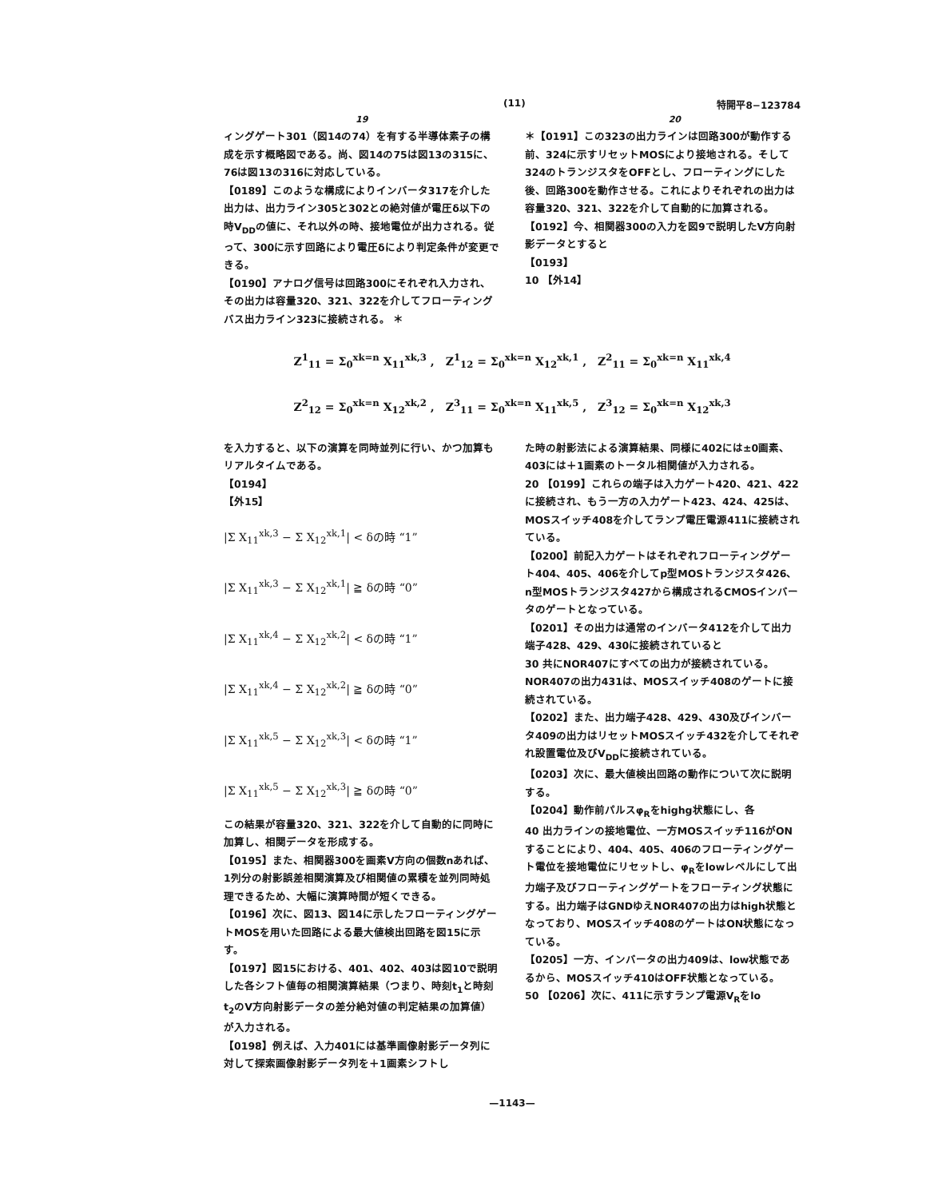(11) 特開平8−123784
19 20
ィングゲート301（図14の74）を有する半導体素子の構成を示す概略図である。尚、図14の75は図13の315に、76は図13の316に対応している。
【0189】このような構成によりインバータ317を介した出力は、出力ライン305と302との絶対値が電圧δ以下の時V<sub>DD</sub>の値に、それ以外の時、接地電位が出力される。従って、300に示す回路により電圧δにより判定条件が変更できる。
【0190】アナログ信号は回路300にそれぞれ入力され、その出力は容量320、321、322を介してフローティングバス出力ライン323に接続される。 ＊
＊【0191】この323の出力ラインは回路300が動作する前、324に示すリセットMOSにより接地される。そして324のトランジスタをOFFとし、フローティングにした後、回路300を動作させる。これによりそれぞれの出力は容量320、321、322を介して自動的に加算される。
【0192】今、相関器300の入力を図9で説明したV方向射影データとすると
【0193】
10 【外14】
Z<sup>1</sup><sub>11</sub> = Σ<sub>0</sub><sup>xk=n</sup> X<sub>11</sub><sup>xk,3</sup> ,　Z<sup>1</sup><sub>12</sub> = Σ<sub>0</sub><sup>xk=n</sup> X<sub>12</sub><sup>xk,1</sup> ,　Z<sup>2</sup><sub>11</sub> = Σ<sub>0</sub><sup>xk=n</sup> X<sub>11</sub><sup>xk,4</sup>
Z<sup>2</sup><sub>12</sub> = Σ<sub>0</sub><sup>xk=n</sup> X<sub>12</sub><sup>xk,2</sup> ,　Z<sup>3</sup><sub>11</sub> = Σ<sub>0</sub><sup>xk=n</sup> X<sub>11</sub><sup>xk,5</sup> ,　Z<sup>3</sup><sub>12</sub> = Σ<sub>0</sub><sup>xk=n</sup> X<sub>12</sub><sup>xk,3</sup>
を入力すると、以下の演算を同時並列に行い、かつ加算もリアルタイムである。
【0194】
【外15】
|Σ X<sub>11</sub><sup>xk,3</sup> − Σ X<sub>12</sub><sup>xk,1</sup>| < δの時 “1”
|Σ X<sub>11</sub><sup>xk,3</sup> − Σ X<sub>12</sub><sup>xk,1</sup>| ≧ δの時 “0”
|Σ X<sub>11</sub><sup>xk,4</sup> − Σ X<sub>12</sub><sup>xk,2</sup>| < δの時 “1”
|Σ X<sub>11</sub><sup>xk,4</sup> − Σ X<sub>12</sub><sup>xk,2</sup>| ≧ δの時 “0”
|Σ X<sub>11</sub><sup>xk,5</sup> − Σ X<sub>12</sub><sup>xk,3</sup>| < δの時 “1”
|Σ X<sub>11</sub><sup>xk,5</sup> − Σ X<sub>12</sub><sup>xk,3</sup>| ≧ δの時 “0”
この結果が容量320、321、322を介して自動的に同時に加算し、相関データを形成する。
【0195】また、相関器300を画素V方向の個数nあれば、1列分の射影誤差相関演算及び相関値の累積を並列同時処理できるため、大幅に演算時間が短くできる。
【0196】次に、図13、図14に示したフローティングゲートMOSを用いた回路による最大値検出回路を図15に示す。
【0197】図15における、401、402、403は図10で説明した各シフト値毎の相関演算結果（つまり、時刻t<sub>1</sub>と時刻t<sub>2</sub>のV方向射影データの差分絶対値の判定結果の加算値）が入力される。
【0198】例えば、入力401には基準画像射影データ列に対して探索画像射影データ列を＋1画素シフトし
た時の射影法による演算結果、同様に402には±0画素、403には＋1画素のトータル相関値が入力される。
20 【0199】これらの端子は入力ゲート420、421、422に接続され、もう一方の入力ゲート423、424、425は、MOSスイッチ408を介してランプ電圧電源411に接続されている。
【0200】前記入力ゲートはそれぞれフローティングゲート404、405、406を介してp型MOSトランジスタ426、n型MOSトランジスタ427から構成されるCMOSインバータのゲートとなっている。
【0201】その出力は通常のインバータ412を介して出力端子428、429、430に接続されていると
30 共にNOR407にすべての出力が接続されている。NOR407の出力431は、MOSスイッチ408のゲートに接続されている。
【0202】また、出力端子428、429、430及びインバータ409の出力はリセットMOSスイッチ432を介してそれぞれ設置電位及びV<sub>DD</sub>に接続されている。
【0203】次に、最大値検出回路の動作について次に説明する。
【0204】動作前パルスφ<sub>R</sub>をhighg状態にし、各
40 出力ラインの接地電位、一方MOSスイッチ116がONすることにより、404、405、406のフローティングゲート電位を接地電位にリセットし、φ<sub>R</sub>をlowレベルにして出力端子及びフローティングゲートをフローティング状態にする。出力端子はGNDゆえNOR407の出力はhigh状態となっており、MOSスイッチ408のゲートはON状態になっている。
【0205】一方、インバータの出力409は、low状態であるから、MOSスイッチ410はOFF状態となっている。
50 【0206】次に、411に示すランプ電源V<sub>R</sub>をlo
—1143—